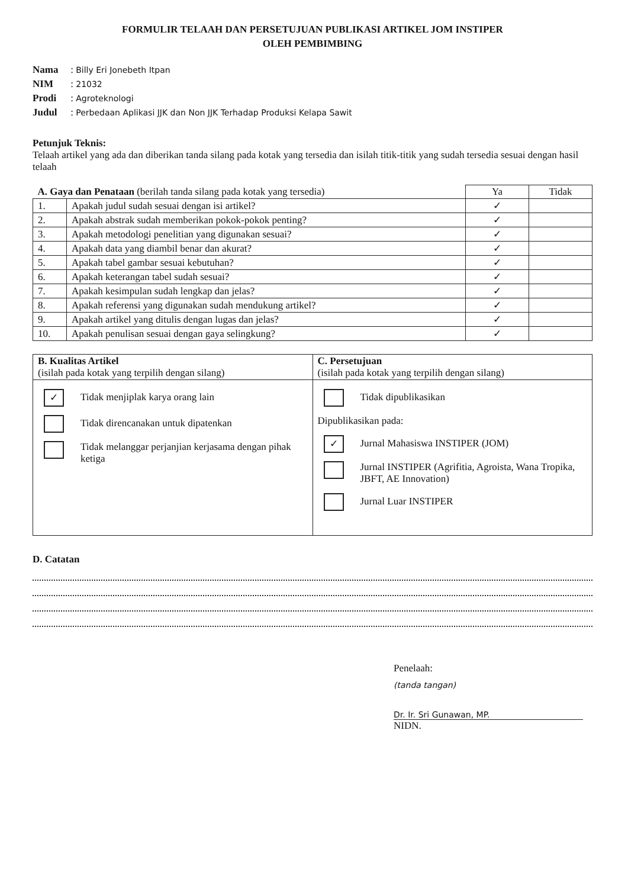FORMULIR TELAAH DAN PERSETUJUAN PUBLIKASI ARTIKEL JOM INSTIPER
OLEH PEMBIMBING
Nama : Billy Eri Jonebeth Itpan
NIM : 21032
Prodi : Agroteknologi
Judul : Perbedaan Aplikasi JJK dan Non JJK Terhadap Produksi Kelapa Sawit
Petunjuk Teknis:
Telaah artikel yang ada dan diberikan tanda silang pada kotak yang tersedia dan isilah titik-titik yang sudah tersedia sesuai dengan hasil telaah
| A. Gaya dan Penataan (berilah tanda silang pada kotak yang tersedia) | | Ya | Tidak |
| --- | --- | --- | --- |
| 1. | Apakah judul sudah sesuai dengan isi artikel? | ✓ | |
| 2. | Apakah abstrak sudah memberikan pokok-pokok penting? | ✓ | |
| 3. | Apakah metodologi penelitian yang digunakan sesuai? | ✓ | |
| 4. | Apakah data yang diambil benar dan akurat? | ✓ | |
| 5. | Apakah tabel gambar sesuai kebutuhan? | ✓ | |
| 6. | Apakah keterangan tabel sudah sesuai? | ✓ | |
| 7. | Apakah kesimpulan sudah lengkap dan jelas? | ✓ | |
| 8. | Apakah referensi yang digunakan sudah mendukung artikel? | ✓ | |
| 9. | Apakah artikel yang ditulis dengan lugas dan jelas? | ✓ | |
| 10. | Apakah penulisan sesuai dengan gaya selingkung? | ✓ | |
| B. Kualitas Artikel (isilah pada kotak yang terpilih dengan silang) | C. Persetujuan (isilah pada kotak yang terpilih dengan silang) |
| ✓ Tidak menjiplak karya orang lain Tidak direncanakan untuk dipatenkan Tidak melanggar perjanjian kerjasama dengan pihak ketiga | Tidak dipublikasikan Dipublikasikan pada: ✓ Jurnal Mahasiswa INSTIPER (JOM) Jurnal INSTIPER (Agrifitia, Agroista, Wana Tropika, JBFT, AE Innovation) Jurnal Luar INSTIPER |
D. Catatan
Penelaah:
(tanda tangan)
Dr. Ir. Sri Gunawan, MP.
NIDN.